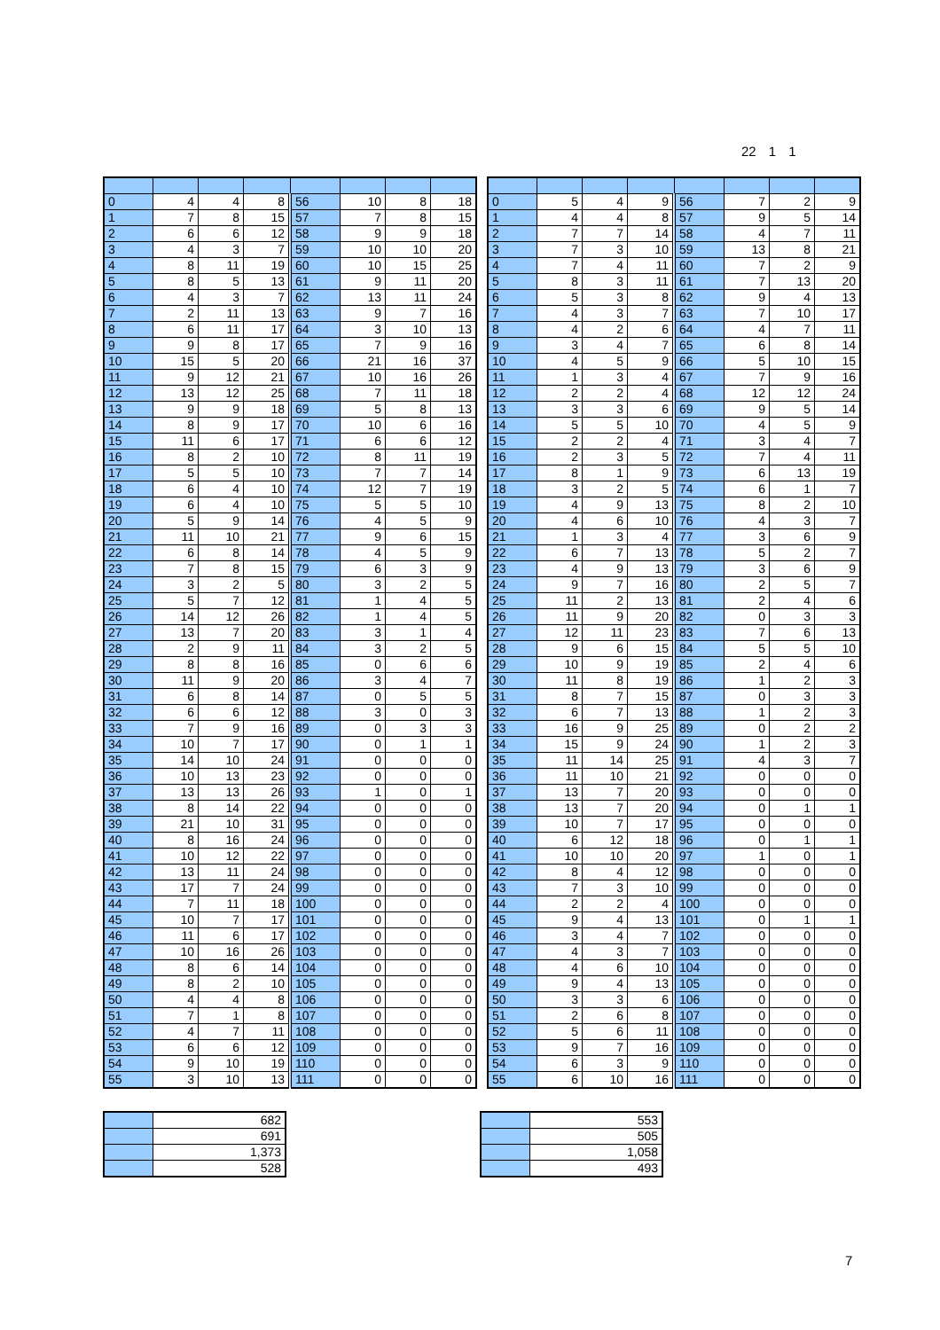22 1 1
| 0 | 4 | 4 | 8 | 56 | 10 | 8 | 18 |
| 1 | 7 | 8 | 15 | 57 | 7 | 8 | 15 |
| 2 | 6 | 6 | 12 | 58 | 9 | 9 | 18 |
| 3 | 4 | 3 | 7 | 59 | 10 | 10 | 20 |
| 4 | 8 | 11 | 19 | 60 | 10 | 15 | 25 |
| 5 | 8 | 5 | 13 | 61 | 9 | 11 | 20 |
| 6 | 4 | 3 | 7 | 62 | 13 | 11 | 24 |
| 7 | 2 | 11 | 13 | 63 | 9 | 7 | 16 |
| 8 | 6 | 11 | 17 | 64 | 3 | 10 | 13 |
| 9 | 9 | 8 | 17 | 65 | 7 | 9 | 16 |
| 10 | 15 | 5 | 20 | 66 | 21 | 16 | 37 |
| 11 | 9 | 12 | 21 | 67 | 10 | 16 | 26 |
| 12 | 13 | 12 | 25 | 68 | 7 | 11 | 18 |
| 13 | 9 | 9 | 18 | 69 | 5 | 8 | 13 |
| 14 | 8 | 9 | 17 | 70 | 10 | 6 | 16 |
| 15 | 11 | 6 | 17 | 71 | 6 | 6 | 12 |
| 16 | 8 | 2 | 10 | 72 | 8 | 11 | 19 |
| 17 | 5 | 5 | 10 | 73 | 7 | 7 | 14 |
| 18 | 6 | 4 | 10 | 74 | 12 | 7 | 19 |
| 19 | 6 | 4 | 10 | 75 | 5 | 5 | 10 |
| 20 | 5 | 9 | 14 | 76 | 4 | 5 | 9 |
| 21 | 11 | 10 | 21 | 77 | 9 | 6 | 15 |
| 22 | 6 | 8 | 14 | 78 | 4 | 5 | 9 |
| 23 | 7 | 8 | 15 | 79 | 6 | 3 | 9 |
| 24 | 3 | 2 | 5 | 80 | 3 | 2 | 5 |
| 25 | 5 | 7 | 12 | 81 | 1 | 4 | 5 |
| 26 | 14 | 12 | 26 | 82 | 1 | 4 | 5 |
| 27 | 13 | 7 | 20 | 83 | 3 | 1 | 4 |
| 28 | 2 | 9 | 11 | 84 | 3 | 2 | 5 |
| 29 | 8 | 8 | 16 | 85 | 0 | 6 | 6 |
| 30 | 11 | 9 | 20 | 86 | 3 | 4 | 7 |
| 31 | 6 | 8 | 14 | 87 | 0 | 5 | 5 |
| 32 | 6 | 6 | 12 | 88 | 3 | 0 | 3 |
| 33 | 7 | 9 | 16 | 89 | 0 | 3 | 3 |
| 34 | 10 | 7 | 17 | 90 | 0 | 1 | 1 |
| 35 | 14 | 10 | 24 | 91 | 0 | 0 | 0 |
| 36 | 10 | 13 | 23 | 92 | 0 | 0 | 0 |
| 37 | 13 | 13 | 26 | 93 | 1 | 0 | 1 |
| 38 | 8 | 14 | 22 | 94 | 0 | 0 | 0 |
| 39 | 21 | 10 | 31 | 95 | 0 | 0 | 0 |
| 40 | 8 | 16 | 24 | 96 | 0 | 0 | 0 |
| 41 | 10 | 12 | 22 | 97 | 0 | 0 | 0 |
| 42 | 13 | 11 | 24 | 98 | 0 | 0 | 0 |
| 43 | 17 | 7 | 24 | 99 | 0 | 0 | 0 |
| 44 | 7 | 11 | 18 | 100 | 0 | 0 | 0 |
| 45 | 10 | 7 | 17 | 101 | 0 | 0 | 0 |
| 46 | 11 | 6 | 17 | 102 | 0 | 0 | 0 |
| 47 | 10 | 16 | 26 | 103 | 0 | 0 | 0 |
| 48 | 8 | 6 | 14 | 104 | 0 | 0 | 0 |
| 49 | 8 | 2 | 10 | 105 | 0 | 0 | 0 |
| 50 | 4 | 4 | 8 | 106 | 0 | 0 | 0 |
| 51 | 7 | 1 | 8 | 107 | 0 | 0 | 0 |
| 52 | 4 | 7 | 11 | 108 | 0 | 0 | 0 |
| 53 | 6 | 6 | 12 | 109 | 0 | 0 | 0 |
| 54 | 9 | 10 | 19 | 110 | 0 | 0 | 0 |
| 55 | 3 | 10 | 13 | 111 | 0 | 0 | 0 |
| 0 | 5 | 4 | 9 | 56 | 7 | 2 | 9 |
| 1 | 4 | 4 | 8 | 57 | 9 | 5 | 14 |
| 2 | 7 | 7 | 14 | 58 | 4 | 7 | 11 |
| 3 | 7 | 3 | 10 | 59 | 13 | 8 | 21 |
| 4 | 7 | 4 | 11 | 60 | 7 | 2 | 9 |
| 5 | 8 | 3 | 11 | 61 | 7 | 13 | 20 |
| 6 | 5 | 3 | 8 | 62 | 9 | 4 | 13 |
| 7 | 4 | 3 | 7 | 63 | 7 | 10 | 17 |
| 8 | 4 | 2 | 6 | 64 | 4 | 7 | 11 |
| 9 | 3 | 4 | 7 | 65 | 6 | 8 | 14 |
| 10 | 4 | 5 | 9 | 66 | 5 | 10 | 15 |
| 11 | 1 | 3 | 4 | 67 | 7 | 9 | 16 |
| 12 | 2 | 2 | 4 | 68 | 12 | 12 | 24 |
| 13 | 3 | 3 | 6 | 69 | 9 | 5 | 14 |
| 14 | 5 | 5 | 10 | 70 | 4 | 5 | 9 |
| 15 | 2 | 2 | 4 | 71 | 3 | 4 | 7 |
| 16 | 2 | 3 | 5 | 72 | 7 | 4 | 11 |
| 17 | 8 | 1 | 9 | 73 | 6 | 13 | 19 |
| 18 | 3 | 2 | 5 | 74 | 6 | 1 | 7 |
| 19 | 4 | 9 | 13 | 75 | 8 | 2 | 10 |
| 20 | 4 | 6 | 10 | 76 | 4 | 3 | 7 |
| 21 | 1 | 3 | 4 | 77 | 3 | 6 | 9 |
| 22 | 6 | 7 | 13 | 78 | 5 | 2 | 7 |
| 23 | 4 | 9 | 13 | 79 | 3 | 6 | 9 |
| 24 | 9 | 7 | 16 | 80 | 2 | 5 | 7 |
| 25 | 11 | 2 | 13 | 81 | 2 | 4 | 6 |
| 26 | 11 | 9 | 20 | 82 | 0 | 3 | 3 |
| 27 | 12 | 11 | 23 | 83 | 7 | 6 | 13 |
| 28 | 9 | 6 | 15 | 84 | 5 | 5 | 10 |
| 29 | 10 | 9 | 19 | 85 | 2 | 4 | 6 |
| 30 | 11 | 8 | 19 | 86 | 1 | 2 | 3 |
| 31 | 8 | 7 | 15 | 87 | 0 | 3 | 3 |
| 32 | 6 | 7 | 13 | 88 | 1 | 2 | 3 |
| 33 | 16 | 9 | 25 | 89 | 0 | 2 | 2 |
| 34 | 15 | 9 | 24 | 90 | 1 | 2 | 3 |
| 35 | 11 | 14 | 25 | 91 | 4 | 3 | 7 |
| 36 | 11 | 10 | 21 | 92 | 0 | 0 | 0 |
| 37 | 13 | 7 | 20 | 93 | 0 | 0 | 0 |
| 38 | 13 | 7 | 20 | 94 | 0 | 1 | 1 |
| 39 | 10 | 7 | 17 | 95 | 0 | 0 | 0 |
| 40 | 6 | 12 | 18 | 96 | 0 | 1 | 1 |
| 41 | 10 | 10 | 20 | 97 | 1 | 0 | 1 |
| 42 | 8 | 4 | 12 | 98 | 0 | 0 | 0 |
| 43 | 7 | 3 | 10 | 99 | 0 | 0 | 0 |
| 44 | 2 | 2 | 4 | 100 | 0 | 0 | 0 |
| 45 | 9 | 4 | 13 | 101 | 0 | 1 | 1 |
| 46 | 3 | 4 | 7 | 102 | 0 | 0 | 0 |
| 47 | 4 | 3 | 7 | 103 | 0 | 0 | 0 |
| 48 | 4 | 6 | 10 | 104 | 0 | 0 | 0 |
| 49 | 9 | 4 | 13 | 105 | 0 | 0 | 0 |
| 50 | 3 | 3 | 6 | 106 | 0 | 0 | 0 |
| 51 | 2 | 6 | 8 | 107 | 0 | 0 | 0 |
| 52 | 5 | 6 | 11 | 108 | 0 | 0 | 0 |
| 53 | 9 | 7 | 16 | 109 | 0 | 0 | 0 |
| 54 | 6 | 3 | 9 | 110 | 0 | 0 | 0 |
| 55 | 6 | 10 | 16 | 111 | 0 | 0 | 0 |
| | 682 |
| | 691 |
| | 1,373 |
| | 528 |
| | 553 |
| | 505 |
| | 1,058 |
| | 493 |
7